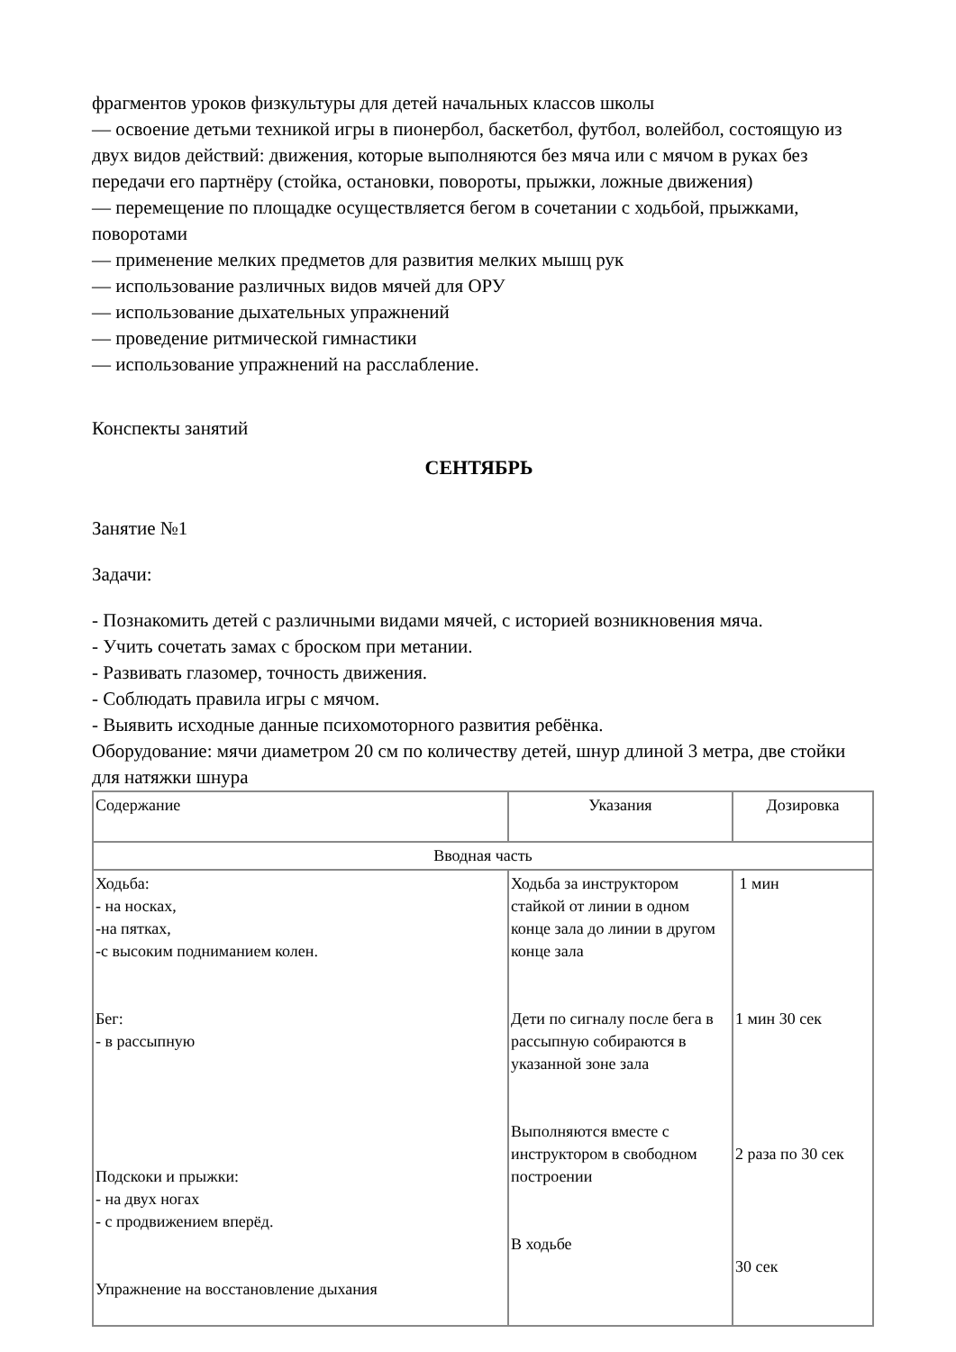фрагментов уроков физкультуры для детей начальных классов школы
— освоение детьми техникой игры в пионербол, баскетбол, футбол, волейбол, состоящую из двух видов действий: движения, которые выполняются без мяча или с мячом в руках без передачи его партнёру (стойка, остановки, повороты, прыжки, ложные движения)
— перемещение по площадке осуществляется бегом в сочетании с ходьбой, прыжками, поворотами
— применение мелких предметов для развития мелких мышц рук
— использование различных видов мячей для ОРУ
— использование дыхательных упражнений
— проведение ритмической гимнастики
— использование упражнений на расслабление.
Конспекты занятий
СЕНТЯБРЬ
Занятие №1
Задачи:
- Познакомить детей с различными видами мячей, с историей возникновения мяча.
- Учить сочетать замах с броском при метании.
- Развивать глазомер, точность движения.
- Соблюдать правила игры с мячом.
- Выявить исходные данные психомоторного развития ребёнка.
Оборудование: мячи диаметром 20 см по количеству детей, шнур длиной 3 метра, две стойки для натяжки шнура
| Содержание | Указания | Дозировка |
| --- | --- | --- |
| Вводная часть | | |
| Ходьба: - на носках, -на пятках, -с высоким подниманием колен. Бег: - в рассыпную Подскоки и прыжки: - на двух ногах - с продвижением вперёд. Упражнение на восстановление дыхания | Ходьба за инструктором стайкой от линии в одном конце зала до линии в другом конце зала Дети по сигналу после бега в рассыпную собираются в указанной зоне зала Выполняются вместе с инструктором в свободном построении В ходьбе | 1 мин 1 мин 30 сек 2 раза по 30 сек 30 сек |